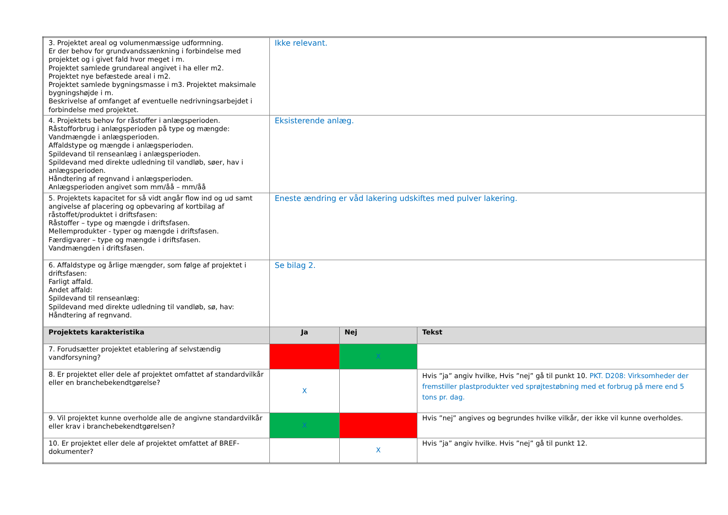| 3. Projektet areal og volumenmæssige udformning. Er der behov for grundvandssænkning i forbindelse med projektet og i givet fald hvor meget i m. Projektet samlede grundareal angivet i ha eller m2. Projektet nye befæstede areal i m2. Projektet samlede bygningsmasse i m3. Projektet maksimale bygningshøjde i m. Beskrivelse af omfanget af eventuelle nedrivningsarbejdet i forbindelse med projektet. | Ikke relevant. | | |
| 4. Projektets behov for råstoffer i anlægsperioden. Råstofforbrug i anlægsperioden på type og mængde: Vandmængde i anlægsperioden. Affaldstype og mængde i anlægsperioden. Spildevand til renseanlæg i anlægsperioden. Spildevand med direkte udledning til vandløb, søer, hav i anlægsperioden. Håndtering af regnvand i anlægsperioden. Anlægsperioden angivet som mm/åå – mm/åå | Eksisterende anlæg. | | |
| 5. Projektets kapacitet for så vidt angår flow ind og ud samt angivelse af placering og opbevaring af kortbilag af råstoffet/produktet i driftsfasen: Råstoffer – type og mængde i driftsfasen. Mellemprodukter - typer og mængde i driftsfasen. Færdigvarer – type og mængde i driftsfasen. Vandmængden i driftsfasen. | Eneste ændring er våd lakering udskiftes med pulver lakering. | | |
| 6. Affaldstype og årlige mængder, som følge af projektet i driftsfasen: Farligt affald. Andet affald: Spildevand til renseanlæg: Spildevand med direkte udledning til vandløb, sø, hav: Håndtering af regnvand. | Se bilag 2. | | |
| Projektets karakteristika | Ja | Nej | Tekst |
| 7. Forudsætter projektet etablering af selvstændig vandforsyning? | | X | |
| 8. Er projektet eller dele af projektet omfattet af standardvilkår eller en branchebekendtgørelse? | X | | Hvis ”ja” angiv hvilke, Hvis ”nej” gå til punkt 10. PKT. D208: Virksomheder der fremstiller plastprodukter ved sprøjtestøbning med et forbrug på mere end 5 tons pr. dag. |
| 9. Vil projektet kunne overholde alle de angivne standardvilkår eller krav i branchebekendtgørelsen? | X | | Hvis ”nej” angives og begrundes hvilke vilkår, der ikke vil kunne overholdes. |
| 10. Er projektet eller dele af projektet omfattet af BREF-dokumenter? | | X | Hvis ”ja” angiv hvilke. Hvis ”nej” gå til punkt 12. |